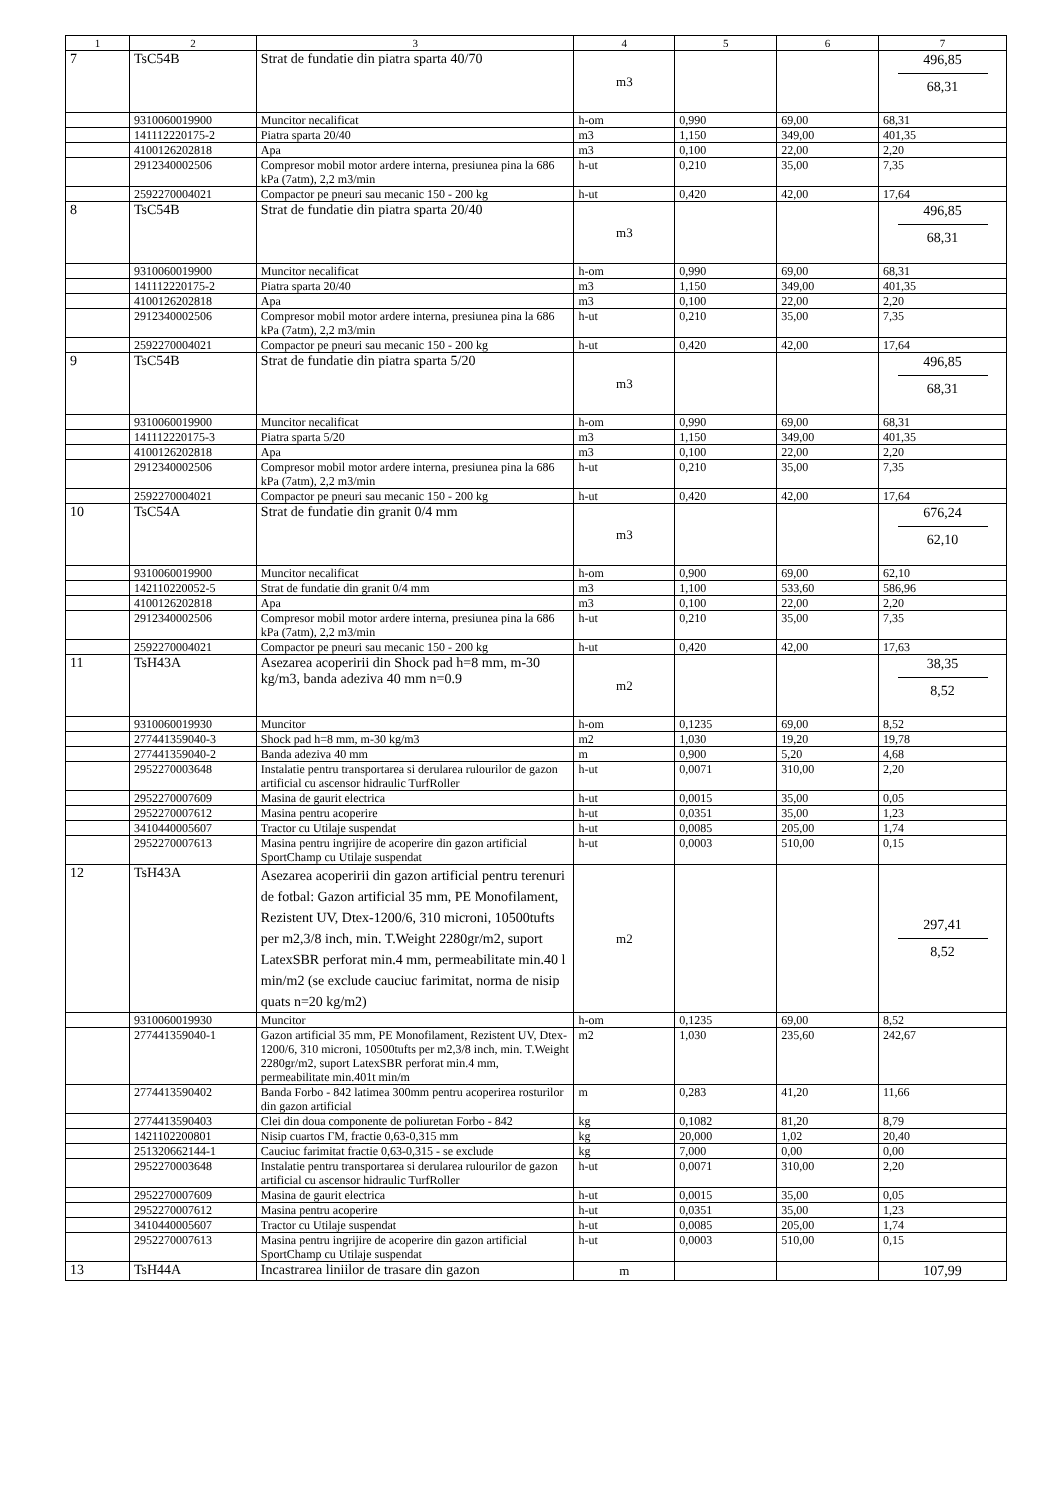| 1 | 2 | 3 | 4 | 5 | 6 | 7 |
| --- | --- | --- | --- | --- | --- | --- |
| 7 | TsC54B | Strat de fundatie din piatra sparta 40/70 | m3 | | | 496,85 68,31 |
| | 9310060019900 | Muncitor necalificat | h-om | 0,990 | 69,00 | 68,31 |
| | 141112220175-2 | Piatra sparta 20/40 | m3 | 1,150 | 349,00 | 401,35 |
| | 4100126202818 | Apa | m3 | 0,100 | 22,00 | 2,20 |
| | 2912340002506 | Compresor mobil motor ardere interna, presiunea pina la 686 kPa (7atm), 2,2 m3/min | h-ut | 0,210 | 35,00 | 7,35 |
| | 2592270004021 | Compactor pe pneuri sau mecanic 150 - 200 kg | h-ut | 0,420 | 42,00 | 17,64 |
| 8 | TsC54B | Strat de fundatie din piatra sparta 20/40 | m3 | | | 496,85 68,31 |
| | 9310060019900 | Muncitor necalificat | h-om | 0,990 | 69,00 | 68,31 |
| | 141112220175-2 | Piatra sparta 20/40 | m3 | 1,150 | 349,00 | 401,35 |
| | 4100126202818 | Apa | m3 | 0,100 | 22,00 | 2,20 |
| | 2912340002506 | Compresor mobil motor ardere interna, presiunea pina la 686 kPa (7atm), 2,2 m3/min | h-ut | 0,210 | 35,00 | 7,35 |
| | 2592270004021 | Compactor pe pneuri sau mecanic 150 - 200 kg | h-ut | 0,420 | 42,00 | 17,64 |
| 9 | TsC54B | Strat de fundatie din piatra sparta 5/20 | m3 | | | 496,85 68,31 |
| | 9310060019900 | Muncitor necalificat | h-om | 0,990 | 69,00 | 68,31 |
| | 141112220175-3 | Piatra sparta 5/20 | m3 | 1,150 | 349,00 | 401,35 |
| | 4100126202818 | Apa | m3 | 0,100 | 22,00 | 2,20 |
| | 2912340002506 | Compresor mobil motor ardere interna, presiunea pina la 686 kPa (7atm), 2,2 m3/min | h-ut | 0,210 | 35,00 | 7,35 |
| | 2592270004021 | Compactor pe pneuri sau mecanic 150 - 200 kg | h-ut | 0,420 | 42,00 | 17,64 |
| 10 | TsC54A | Strat de fundatie din granit 0/4 mm | m3 | | | 676,24 62,10 |
| | 9310060019900 | Muncitor necalificat | h-om | 0,900 | 69,00 | 62,10 |
| | 142110220052-5 | Strat de fundatie din granit 0/4 mm | m3 | 1,100 | 533,60 | 586,96 |
| | 4100126202818 | Apa | m3 | 0,100 | 22,00 | 2,20 |
| | 2912340002506 | Compresor mobil motor ardere interna, presiunea pina la 686 kPa (7atm), 2,2 m3/min | h-ut | 0,210 | 35,00 | 7,35 |
| | 2592270004021 | Compactor pe pneuri sau mecanic 150 - 200 kg | h-ut | 0,420 | 42,00 | 17,63 |
| 11 | TsH43A | Asezarea acoperirii din Shock pad h=8 mm, m-30 kg/m3, banda adeziva 40 mm n=0.9 | m2 | | | 38,35 8,52 |
| | 9310060019930 | Muncitor | h-om | 0,1235 | 69,00 | 8,52 |
| | 277441359040-3 | Shock pad h=8 mm, m-30 kg/m3 | m2 | 1,030 | 19,20 | 19,78 |
| | 277441359040-2 | Banda adeziva 40 mm | m | 0,900 | 5,20 | 4,68 |
| | 2952270003648 | Instalatie pentru transportarea si derularea rulourilor de gazon artificial cu ascensor hidraulic TurfRoller | h-ut | 0,0071 | 310,00 | 2,20 |
| | 2952270007609 | Masina de gaurit electrica | h-ut | 0,0015 | 35,00 | 0,05 |
| | 2952270007612 | Masina pentru acoperire | h-ut | 0,0351 | 35,00 | 1,23 |
| | 3410440005607 | Tractor cu Utilaje suspendat | h-ut | 0,0085 | 205,00 | 1,74 |
| | 2952270007613 | Masina pentru ingrijire de acoperire din gazon artificial SportChamp cu Utilaje suspendat | h-ut | 0,0003 | 510,00 | 0,15 |
| 12 | TsH43A | Asezarea acoperirii din gazon artificial pentru terenuri de fotbal: Gazon artificial 35 mm, PE Monofilament, Rezistent UV, Dtex-1200/6, 310 microni, 10500tufts per m2,3/8 inch, min. T.Weight 2280gr/m2, suport LatexSBR perforat min.4 mm, permeabilitate min.40 l min/m2 (se exclude cauciuc farimitat, norma de nisip quats n=20 kg/m2) | m2 | | | 297,41 8,52 |
| | 9310060019930 | Muncitor | h-om | 0,1235 | 69,00 | 8,52 |
| | 277441359040-1 | Gazon artificial 35 mm, PE Monofilament, Rezistent UV, Dtex-1200/6, 310 microni, 10500tufts per m2,3/8 inch, min. T.Weight 2280gr/m2, suport LatexSBR perforat min.4 mm, permeabilitate min.401t min/m | m2 | 1,030 | 235,60 | 242,67 |
| | 2774413590402 | Banda Forbo - 842 latimea 300mm pentru acoperirea rosturilor din gazon artificial | m | 0,283 | 41,20 | 11,66 |
| | 2774413590403 | Clei din doua componente de poliuretan Forbo - 842 | kg | 0,1082 | 81,20 | 8,79 |
| | 1421102200801 | Nisip cuartos ГМ, fractie 0,63-0,315 mm | kg | 20,000 | 1,02 | 20,40 |
| | 251320662144-1 | Cauciuc farimitat fractie 0,63-0,315 - se exclude | kg | 7,000 | 0,00 | 0,00 |
| | 2952270003648 | Instalatie pentru transportarea si derularea rulourilor de gazon artificial cu ascensor hidraulic TurfRoller | h-ut | 0,0071 | 310,00 | 2,20 |
| | 2952270007609 | Masina de gaurit electrica | h-ut | 0,0015 | 35,00 | 0,05 |
| | 2952270007612 | Masina pentru acoperire | h-ut | 0,0351 | 35,00 | 1,23 |
| | 3410440005607 | Tractor cu Utilaje suspendat | h-ut | 0,0085 | 205,00 | 1,74 |
| | 2952270007613 | Masina pentru ingrijire de acoperire din gazon artificial SportChamp cu Utilaje suspendat | h-ut | 0,0003 | 510,00 | 0,15 |
| 13 | TsH44A | Incastrarea liniilor de trasare din gazon | m | | | 107,99 |